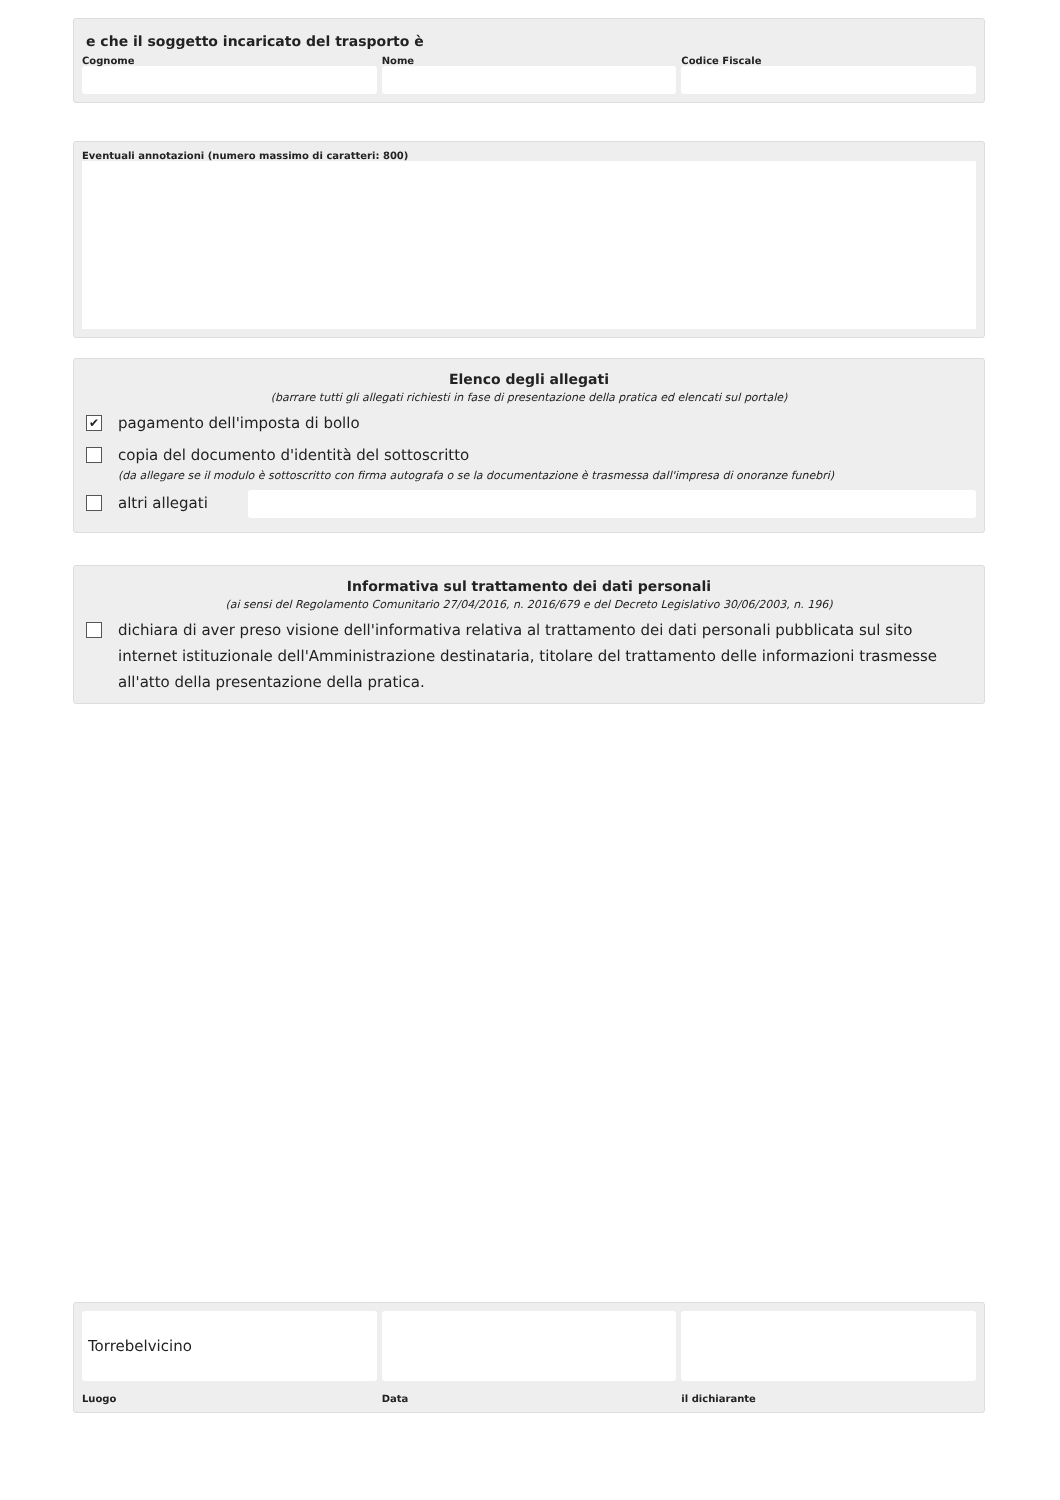e che il soggetto incaricato del trasporto è
Cognome Nome Codice Fiscale
Eventuali annotazioni (numero massimo di caratteri: 800)
Elenco degli allegati
(barrare tutti gli allegati richiesti in fase di presentazione della pratica ed elencati sul portale)
✔
pagamento dell'imposta di bollo
copia del documento d'identità del sottoscritto
(da allegare se il modulo è sottoscritto con firma autografa o se la documentazione è trasmessa dall'impresa di onoranze funebri)
altri allegati
Informativa sul trattamento dei dati personali
(ai sensi del Regolamento Comunitario 27/04/2016, n. 2016/679 e del Decreto Legislativo 30/06/2003, n. 196)
dichiara di aver preso visione dell'informativa relativa al trattamento dei dati personali pubblicata sul sito internet istituzionale dell'Amministrazione destinataria, titolare del trattamento delle informazioni trasmesse all'atto della presentazione della pratica.
Torrebelvicino
Luogo
Data il dichiarante